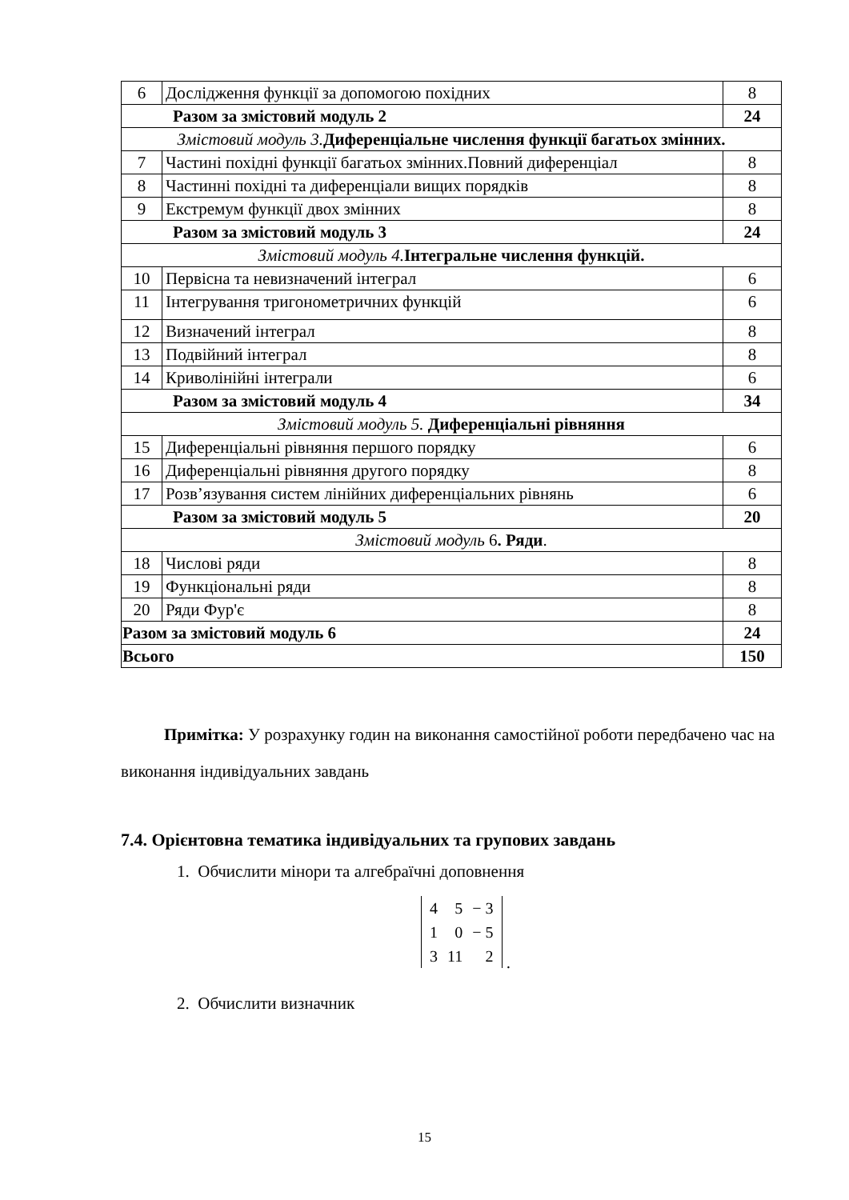| 6 | Дослідження функції за допомогою похідних | 8 |
| Разом за змістовий модуль 2 | | 24 |
| Змістовий модуль 3. Диференціальне числення функції багатьох змінних. | | |
| 7 | Частині похідні функції багатьох змінних.Повний диференціал | 8 |
| 8 | Частинні похідні та диференціали вищих порядків | 8 |
| 9 | Екстремум функції двох змінних | 8 |
| Разом за змістовий модуль 3 | | 24 |
| Змістовий модуль 4. Інтегральне числення функцій. | | |
| 10 | Первісна та невизначений інтеграл | 6 |
| 11 | Інтегрування тригонометричних функцій | 6 |
| 12 | Визначений інтеграл | 8 |
| 13 | Подвійний інтеграл | 8 |
| 14 | Криволінійні інтеграли | 6 |
| Разом за змістовий модуль 4 | | 34 |
| Змістовий модуль 5. Диференціальні рівняння | | |
| 15 | Диференціальні рівняння першого порядку | 6 |
| 16 | Диференціальні рівняння другого порядку | 8 |
| 17 | Розв’язування систем лінійних диференціальних рівнянь | 6 |
| Разом за змістовий модуль 5 | | 20 |
| Змістовий модуль 6 . Ряди . | | |
| 18 | Числові ряди | 8 |
| 19 | Функціональні ряди | 8 |
| 20 | Ряди Фур'є | 8 |
| Разом за змістовий модуль 6 | | 24 |
| Всього | | 150 |
Примітка: У розрахунку годин на виконання самостійної роботи передбачено час на виконання індивідуальних завдань
7.4. Орієнтовна тематика індивідуальних та групових завдань
1. Обчислити мінори та алгебраїчні доповнення
| 4 | 5 | − 3 |
| 1 | 0 | − 5 |
| 3 | 11 | 2 |
.
2. Обчислити визначник
15